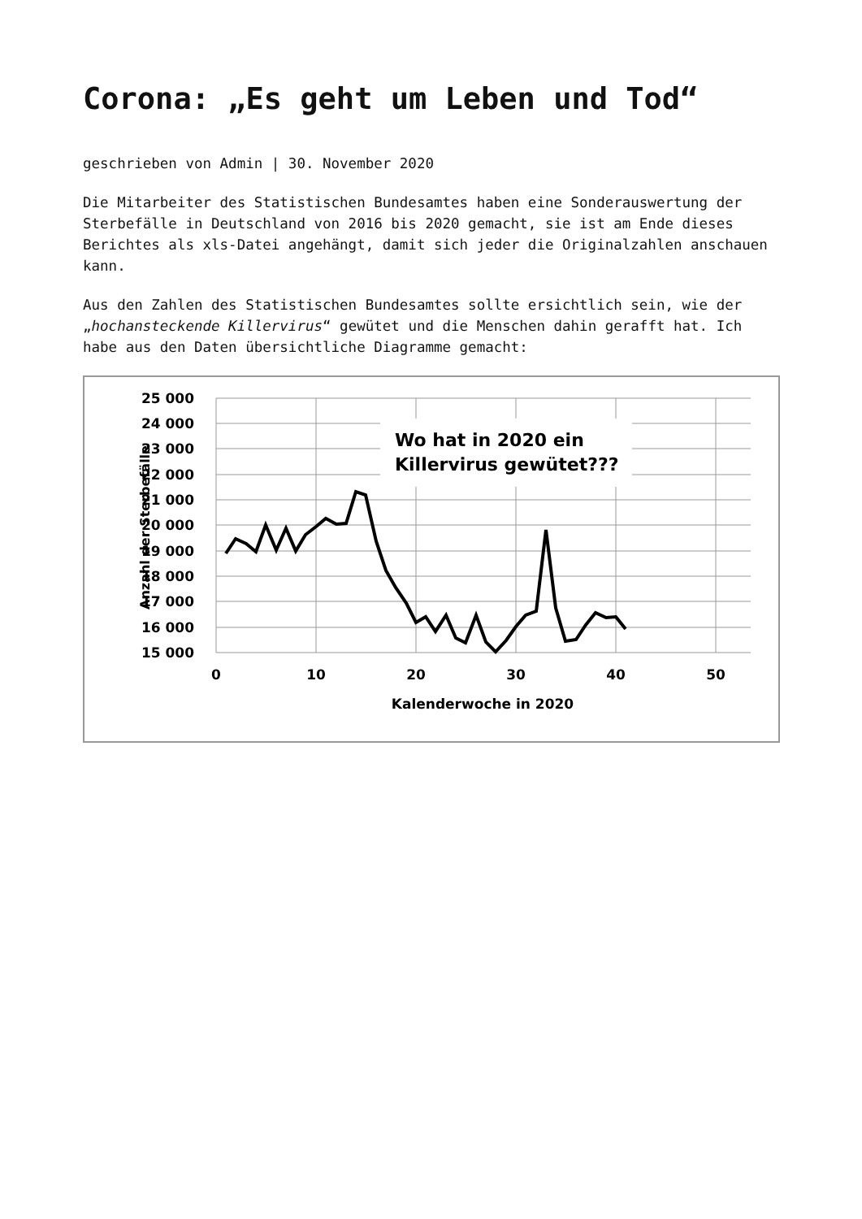Corona: „Es geht um Leben und Tod“
geschrieben von Admin | 30. November 2020
Die Mitarbeiter des Statistischen Bundesamtes haben eine Sonderauswertung der Sterbefälle in Deutschland von 2016 bis 2020 gemacht, sie ist am Ende dieses Berichtes als xls-Datei angehängt, damit sich jeder die Originalzahlen anschauen kann.
Aus den Zahlen des Statistischen Bundesamtes sollte ersichtlich sein, wie der „hochansteckende Killervirus“ gewütet und die Menschen dahin gerafft hat. Ich habe aus den Daten übersichtliche Diagramme gemacht:
Wo hat in 2020 ein
Killervirus gewütet???
25 000
24 000
23 000
22 000
21 000
20 000
19 000
18 000
17 000
16 000
15 000
0
10
20
30
40
50
Kalenderwoche in 2020
Anzahl der Sterbefälle